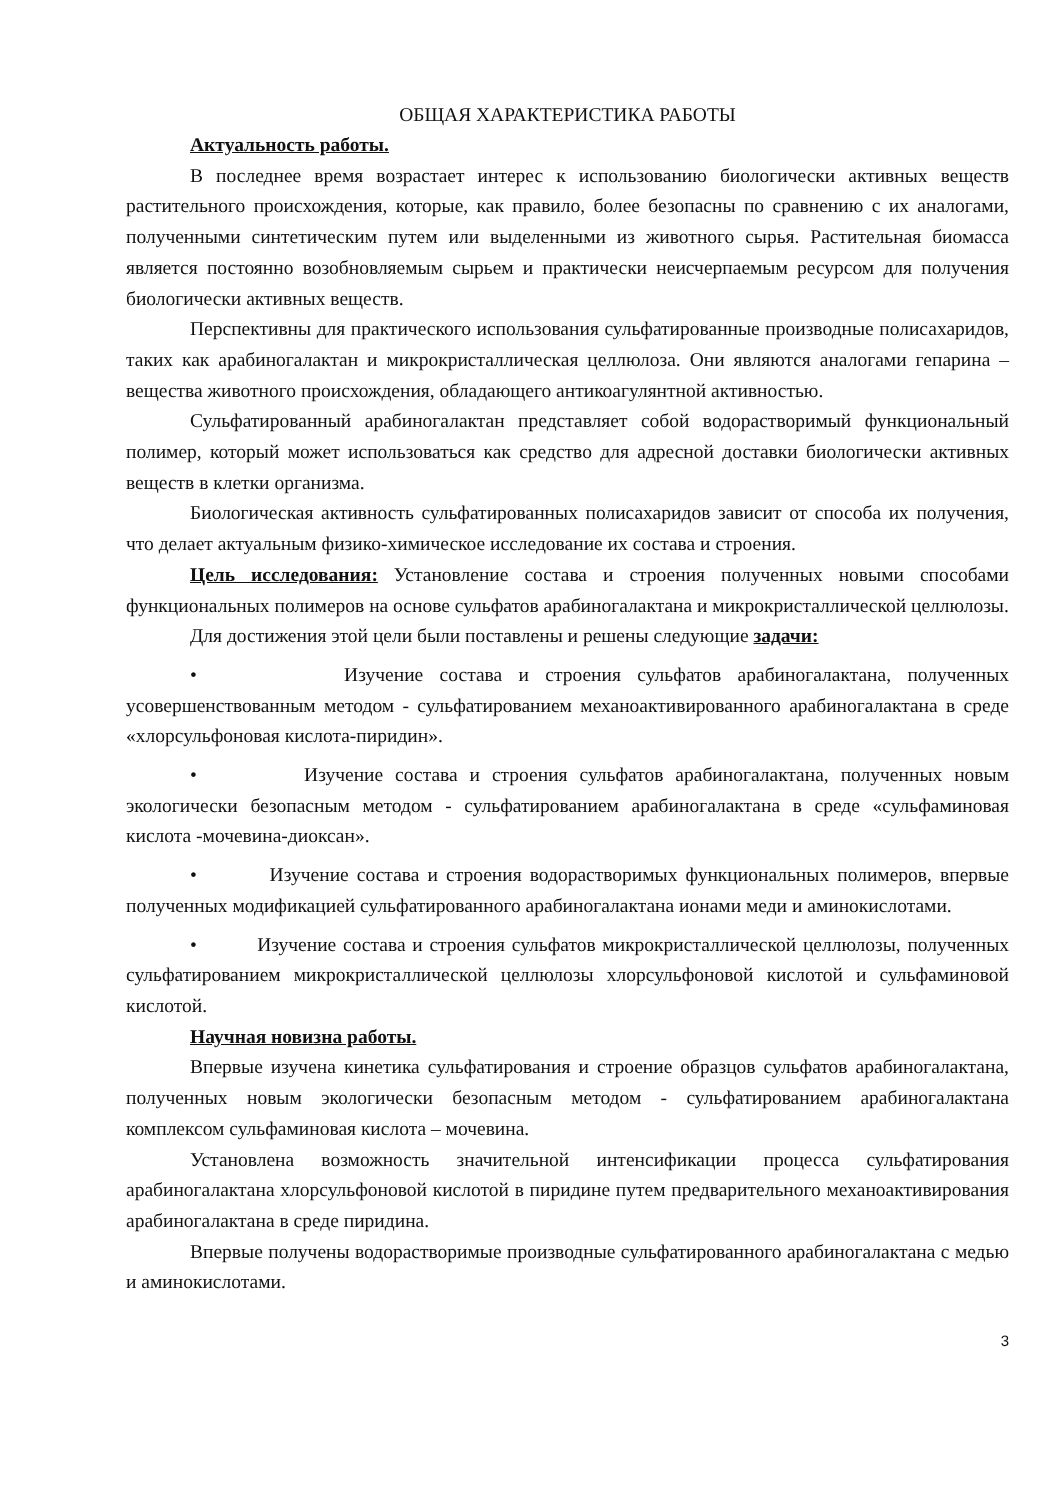ОБЩАЯ ХАРАКТЕРИСТИКА РАБОТЫ
Актуальность работы.
В последнее время возрастает интерес к использованию биологически активных веществ растительного происхождения, которые, как правило, более безопасны по сравнению с их аналогами, полученными синтетическим путем или выделенными из животного сырья. Растительная биомасса является постоянно возобновляемым сырьем и практически неисчерпаемым ресурсом для получения биологически активных веществ.
Перспективны для практического использования сульфатированные производные полисахаридов, таких как арабиногалактан и микрокристаллическая целлюлоза. Они являются аналогами гепарина – вещества животного происхождения, обладающего антикоагулянтной активностью.
Сульфатированный арабиногалактан представляет собой водорастворимый функциональный полимер, который может использоваться как средство для адресной доставки биологически активных веществ в клетки организма.
Биологическая активность сульфатированных полисахаридов зависит от способа их получения, что делает актуальным физико-химическое исследование их состава и строения.
Цель исследования: Установление состава и строения полученных новыми способами функциональных полимеров на основе сульфатов арабиногалактана и микрокристаллической целлюлозы.
Для достижения этой цели были поставлены и решены следующие задачи:
• Изучение состава и строения сульфатов арабиногалактана, полученных усовершенствованным методом - сульфатированием механоактивированного арабиногалактана в среде «хлорсульфоновая кислота-пиридин».
• Изучение состава и строения сульфатов арабиногалактана, полученных новым экологически безопасным методом - сульфатированием арабиногалактана в среде «сульфаминовая кислота -мочевина-диоксан».
• Изучение состава и строения водорастворимых функциональных полимеров, впервые полученных модификацией сульфатированного арабиногалактана ионами меди и аминокислотами.
• Изучение состава и строения сульфатов микрокристаллической целлюлозы, полученных сульфатированием микрокристаллической целлюлозы хлорсульфоновой кислотой и сульфаминовой кислотой.
Научная новизна работы.
Впервые изучена кинетика сульфатирования и строение образцов сульфатов арабиногалактана, полученных новым экологически безопасным методом - сульфатированием арабиногалактана комплексом сульфаминовая кислота – мочевина.
Установлена возможность значительной интенсификации процесса сульфатирования арабиногалактана хлорсульфоновой кислотой в пиридине путем предварительного механоактивирования арабиногалактана в среде пиридина.
Впервые получены водорастворимые производные сульфатированного арабиногалактана с медью и аминокислотами.
3